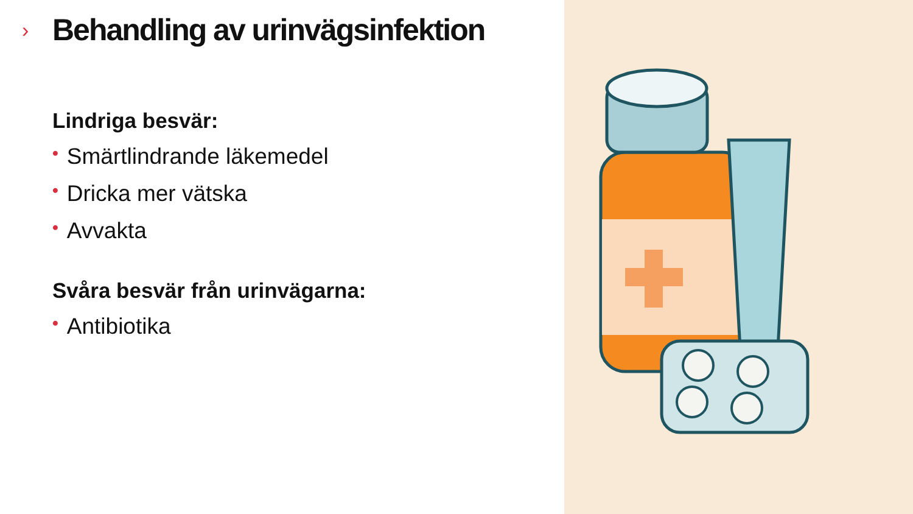›
Behandling av urinvägsinfektion
Lindriga besvär:
• Smärtlindrande läkemedel
• Dricka mer vätska
• Avvakta
Svåra besvär från urinvägarna:
• Antibiotika